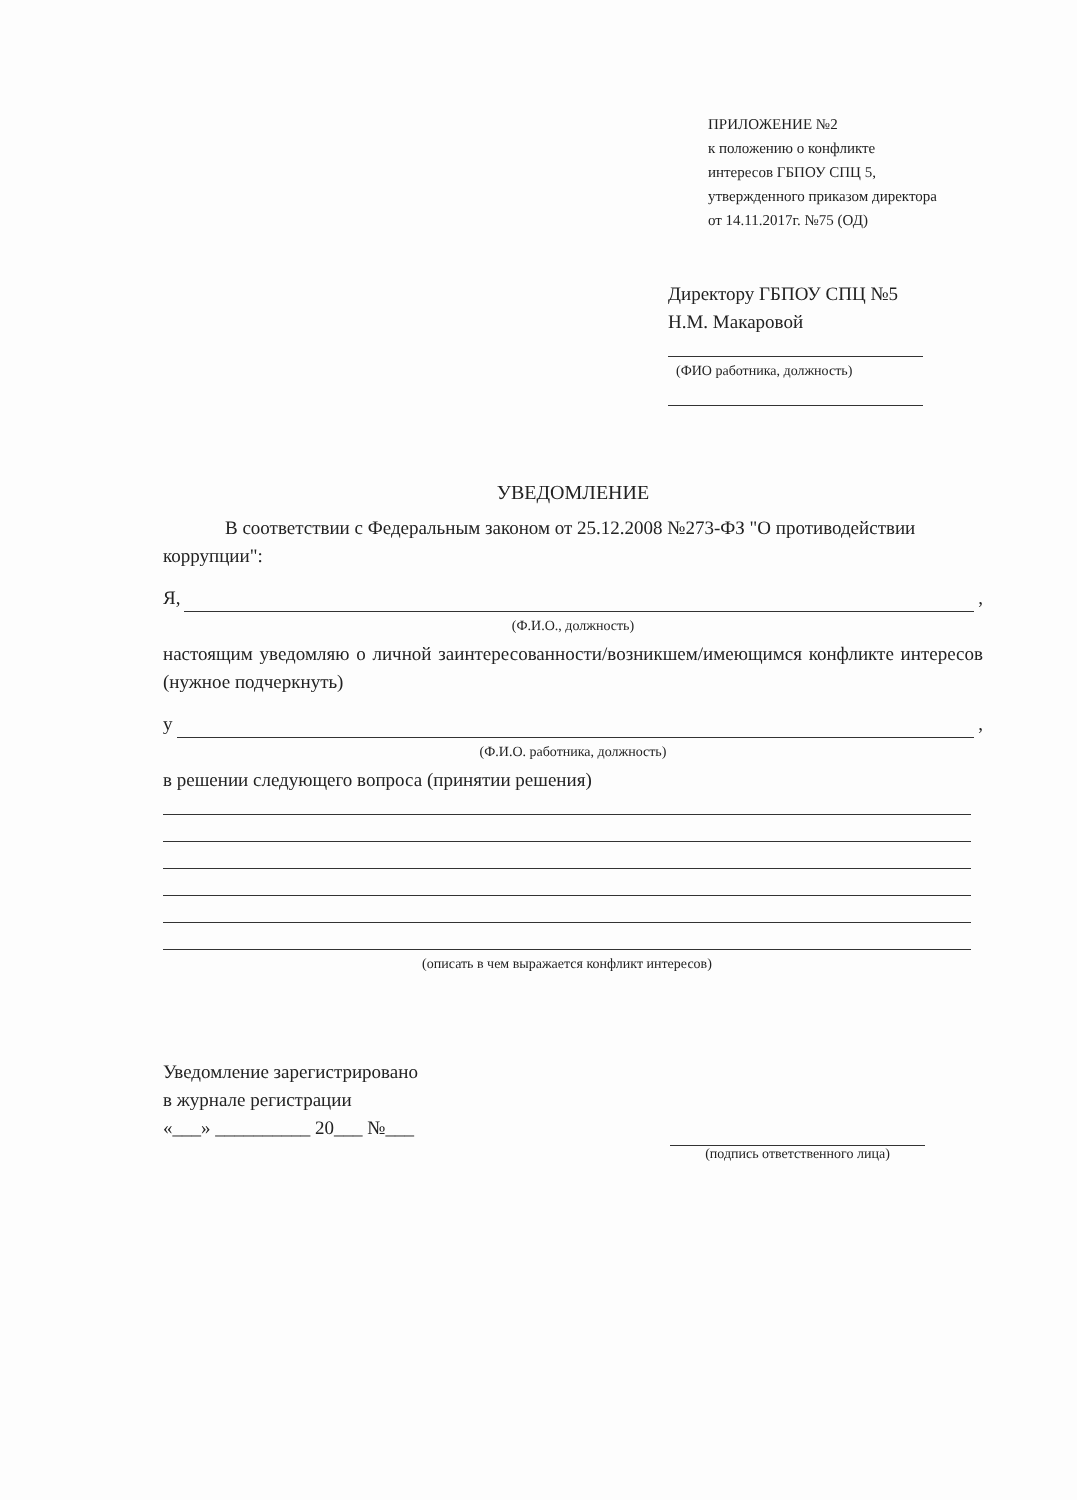ПРИЛОЖЕНИЕ №2
к положению о конфликте
интересов ГБПОУ СПЦ 5,
утвержденного приказом директора
от 14.11.2017г. №75 (ОД)
Директору ГБПОУ СПЦ №5
Н.М. Макаровой
(ФИО работника, должность)
УВЕДОМЛЕНИЕ
В соответствии с Федеральным законом от 25.12.2008 №273-ФЗ "О противодействии коррупции":
Я, ,
(Ф.И.О., должность)
настоящим уведомляю о личной заинтересованности/возникшем/имеющимся конфликте интересов (нужное подчеркнуть)
у ,
(Ф.И.О. работника, должность)
в решении следующего вопроса (принятии решения)
(описать в чем выражается конфликт интересов)
Уведомление зарегистрировано
в журнале регистрации
«___» __________ 20___ №___
(подпись ответственного лица)